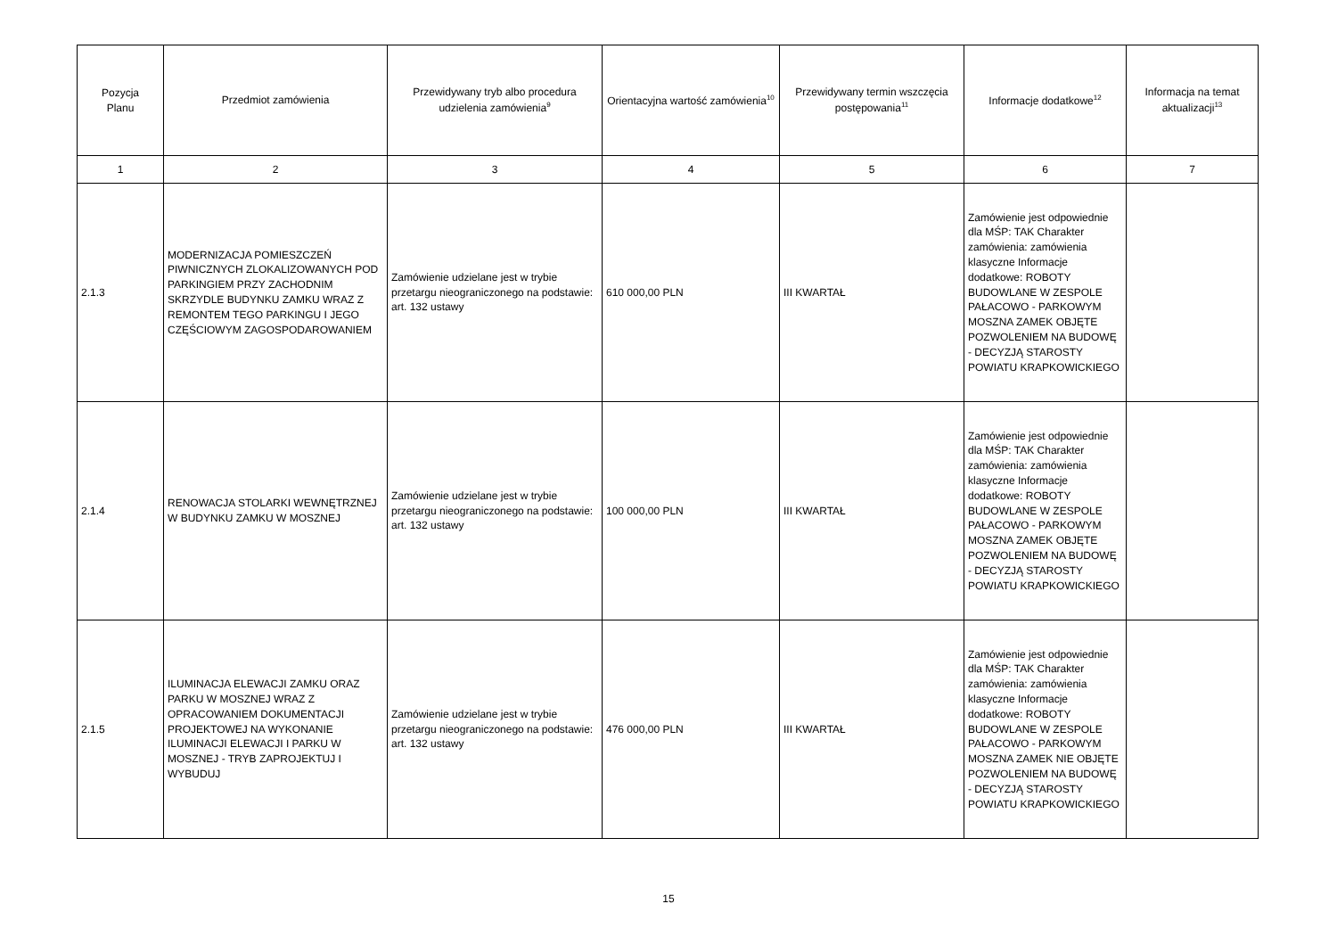| Pozycja Planu | Przedmiot zamówienia | Przewidywany tryb albo procedura udzielenia zamówienia<sup>9</sup> | Orientacyjna wartość zamówienia<sup>10</sup> | Przewidywany termin wszczęcia postępowania<sup>11</sup> | Informacje dodatkowe<sup>12</sup> | Informacja na temat aktualizacji<sup>13</sup> |
| --- | --- | --- | --- | --- | --- | --- |
| 1 | 2 | 3 | 4 | 5 | 6 | 7 |
| 2.1.3 | MODERNIZACJA POMIESZCZEŃ PIWNICZNYCH ZLOKALIZOWANYCH POD PARKINGIEM PRZY ZACHODNIM SKRZYDLE BUDYNKU ZAMKU WRAZ Z REMONTEM TEGO PARKINGU I JEGO CZĘŚCIOWYM ZAGOSPODAROWANIEM | Zamówienie udzielane jest w trybie przetargu nieograniczonego na podstawie: art. 132 ustawy | 610 000,00 PLN | III KWARTAŁ | Zamówienie jest odpowiednie dla MŚP: TAK Charakter zamówienia: zamówienia klasyczne Informacje dodatkowe: ROBOTY BUDOWLANE W ZESPOLE PAŁACOWO - PARKOWYM MOSZNA ZAMEK OBJĘTE POZWOLENIEM NA BUDOWĘ - DECYZJĄ STAROSTY POWIATU KRAPKOWICKIEGO | |
| 2.1.4 | RENOWACJA STOLARKI WEWNĘTRZNEJ W BUDYNKU ZAMKU W MOSZNEJ | Zamówienie udzielane jest w trybie przetargu nieograniczonego na podstawie: art. 132 ustawy | 100 000,00 PLN | III KWARTAŁ | Zamówienie jest odpowiednie dla MŚP: TAK Charakter zamówienia: zamówienia klasyczne Informacje dodatkowe: ROBOTY BUDOWLANE W ZESPOLE PAŁACOWO - PARKOWYM MOSZNA ZAMEK OBJĘTE POZWOLENIEM NA BUDOWĘ - DECYZJĄ STAROSTY POWIATU KRAPKOWICKIEGO | |
| 2.1.5 | ILUMINACJA ELEWACJI ZAMKU ORAZ PARKU W MOSZNEJ WRAZ Z OPRACOWANIEM DOKUMENTACJI PROJEKTOWEJ NA WYKONANIE ILUMINACJI ELEWACJI I PARKU W MOSZNEJ - TRYB ZAPROJEKTUJ I WYBUDUJ | Zamówienie udzielane jest w trybie przetargu nieograniczonego na podstawie: art. 132 ustawy | 476 000,00 PLN | III KWARTAŁ | Zamówienie jest odpowiednie dla MŚP: TAK Charakter zamówienia: zamówienia klasyczne Informacje dodatkowe: ROBOTY BUDOWLANE W ZESPOLE PAŁACOWO - PARKOWYM MOSZNA ZAMEK NIE OBJĘTE POZWOLENIEM NA BUDOWĘ - DECYZJĄ STAROSTY POWIATU KRAPKOWICKIEGO | |
15